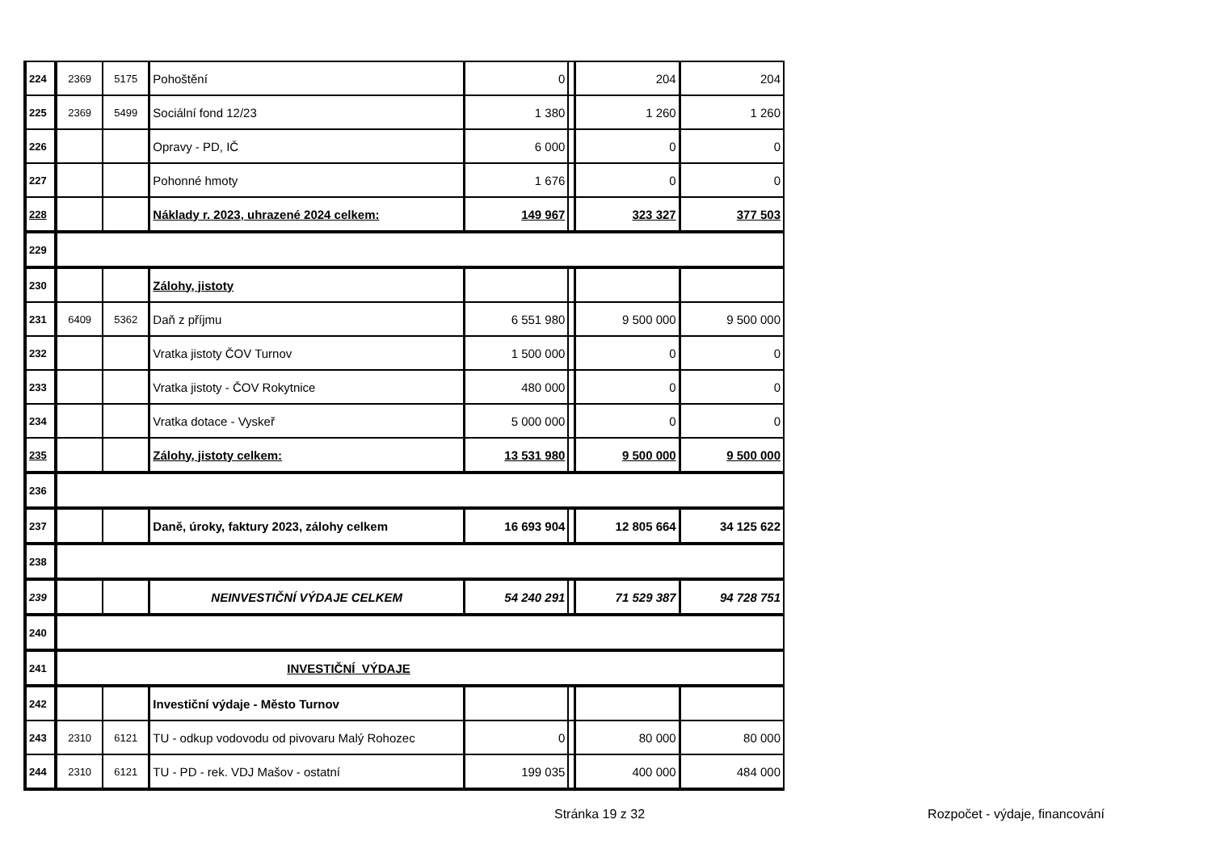| 224 | 2369 | 5175 | Pohoštění | 0 | | 204 | 204 |
| 225 | 2369 | 5499 | Sociální fond 12/23 | 1 380 | | 1 260 | 1 260 |
| 226 | | | Opravy - PD, IČ | 6 000 | | 0 | 0 |
| 227 | | | Pohonné hmoty | 1 676 | | 0 | 0 |
| 228 | | | Náklady r. 2023, uhrazené 2024 celkem: | 149 967 | | 323 327 | 377 503 |
| 229 | | | | | | | |
| 230 | | | Zálohy, jistoty | | | | |
| 231 | 6409 | 5362 | Daň z příjmu | 6 551 980 | | 9 500 000 | 9 500 000 |
| 232 | | | Vratka jistoty ČOV Turnov | 1 500 000 | | 0 | 0 |
| 233 | | | Vratka jistoty - ČOV Rokytnice | 480 000 | | 0 | 0 |
| 234 | | | Vratka dotace - Vyskeř | 5 000 000 | | 0 | 0 |
| 235 | | | Zálohy, jistoty celkem: | 13 531 980 | | 9 500 000 | 9 500 000 |
| 236 | | | | | | | |
| 237 | | | Daně, úroky, faktury 2023, zálohy celkem | 16 693 904 | | 12 805 664 | 34 125 622 |
| 238 | | | | | | | |
| 239 | | | NEINVESTIČNÍ VÝDAJE CELKEM | 54 240 291 | | 71 529 387 | 94 728 751 |
| 240 | | | | | | | |
| 241 | INVESTIČNÍ VÝDAJE | | | | | | |
| 242 | | | Investiční výdaje - Město Turnov | | | | |
| 243 | 2310 | 6121 | TU - odkup vodovodu od pivovaru Malý Rohozec | 0 | | 80 000 | 80 000 |
| 244 | 2310 | 6121 | TU - PD - rek. VDJ Mašov - ostatní | 199 035 | | 400 000 | 484 000 |
Stránka 19 z 32 Rozpočet - výdaje, financování